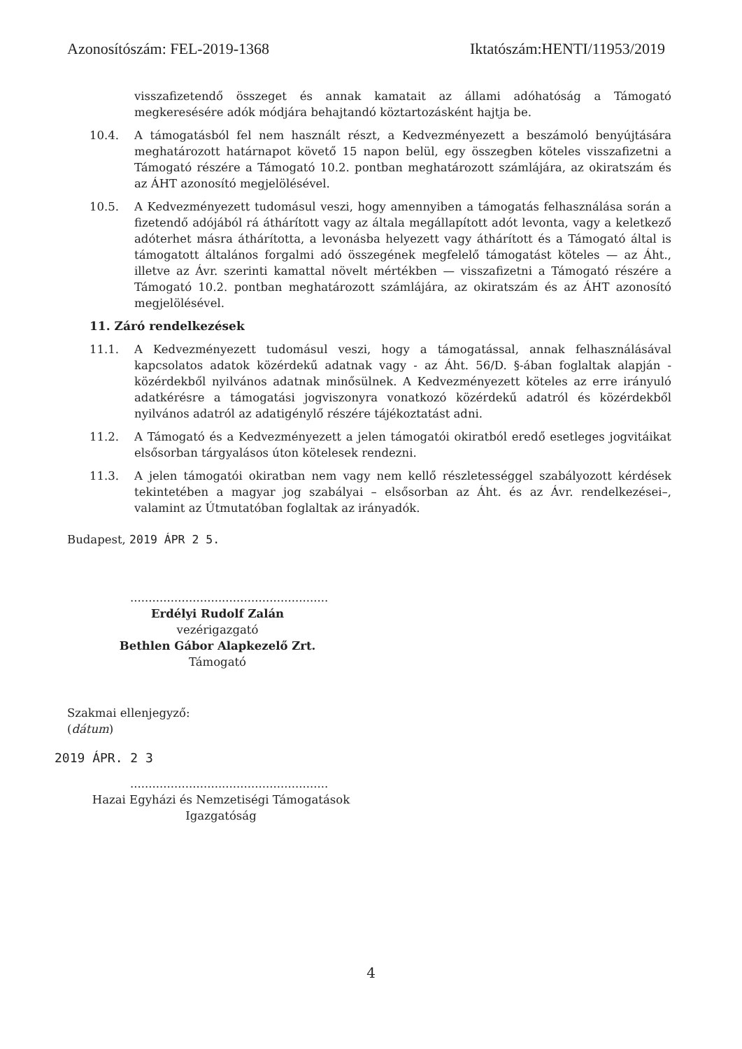Azonosítószám: FEL-2019-1368 Iktatószám:HENTI/11953/2019
visszafizetendő összeget és annak kamatait az állami adóhatóság a Támogató megkeresésére adók módjára behajtandó köztartozásként hajtja be.
10.4. A támogatásból fel nem használt részt, a Kedvezményezett a beszámoló benyújtására meghatározott határnapot követő 15 napon belül, egy összegben köteles visszafizetni a Támogató részére a Támogató 10.2. pontban meghatározott számlájára, az okiratszám és az ÁHT azonosító megjelölésével.
10.5. A Kedvezményezett tudomásul veszi, hogy amennyiben a támogatás felhasználása során a fizetendő adójából rá áthárított vagy az általa megállapított adót levonta, vagy a keletkező adóterhet másra áthárította, a levonásba helyezett vagy áthárított és a Támogató által is támogatott általános forgalmi adó összegének megfelelő támogatást köteles — az Áht., illetve az Ávr. szerinti kamattal növelt mértékben — visszafizetni a Támogató részére a Támogató 10.2. pontban meghatározott számlájára, az okiratszám és az ÁHT azonosító megjelölésével.
11. Záró rendelkezések
11.1. A Kedvezményezett tudomásul veszi, hogy a támogatással, annak felhasználásával kapcsolatos adatok közérdekű adatnak vagy - az Áht. 56/D. §-ában foglaltak alapján - közérdekből nyilvános adatnak minősülnek. A Kedvezményezett köteles az erre irányuló adatkérésre a támogatási jogviszonyra vonatkozó közérdekű adatról és közérdekből nyilvános adatról az adatigénylő részére tájékoztatást adni.
11.2. A Támogató és a Kedvezményezett a jelen támogatói okiratból eredő esetleges jogvitáikat elsősorban tárgyalásos úton kötelesek rendezni.
11.3. A jelen támogatói okiratban nem vagy nem kellő részletességgel szabályozott kérdések tekintetében a magyar jog szabályai – elsősorban az Áht. és az Ávr. rendelkezései–, valamint az Útmutatóban foglaltak az irányadók.
Budapest, 2019 ÁPR 2 5.
......................................................
Erdélyi Rudolf Zalán
vezérigazgató
Bethlen Gábor Alapkezelő Zrt.
Támogató
Szakmai ellenjegyző:
(dátum)
2019 ÁPR. 2 3
......................................................
Hazai Egyházi és Nemzetiségi Támogatások
Igazgatóság
4